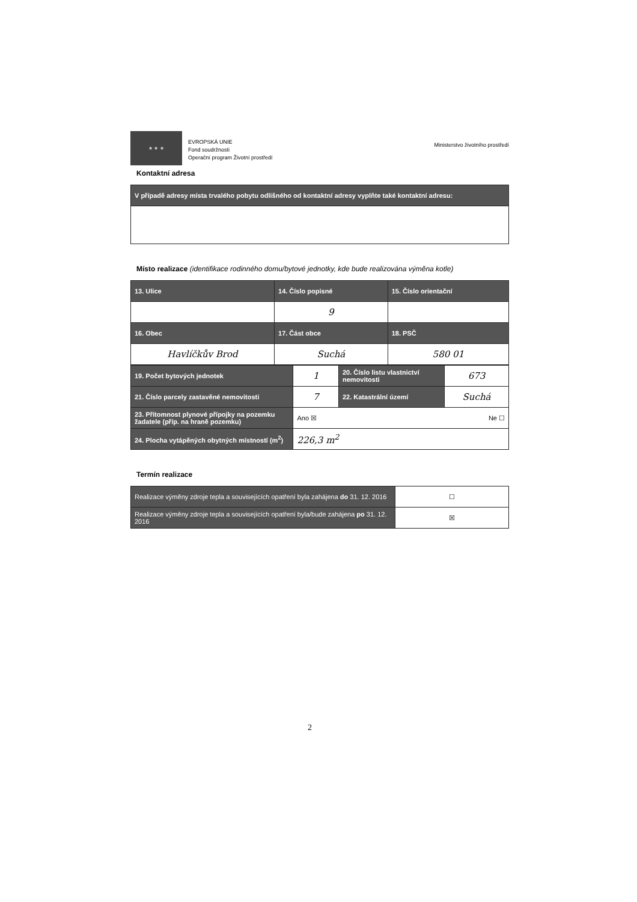★ ★ ★
EVROPSKÁ UNIE
Fond soudržnosti
Operační program Životní prostředí
Ministerstvo životního prostředí
Kontaktní adresa
| V případě adresy místa trvalého pobytu odlišného od kontaktní adresy vyplňte také kontaktní adresu: |
| --- |
Místo realizace (identifikace rodinného domu/bytové jednotky, kde bude realizována výměna kotle)
| 13. Ulice | 14. Číslo popisné | 15. Číslo orientační |
| --- | --- | --- |
| | 9 | |
| 16. Obec | 17. Část obce | 18. PSČ |
| Havlíčkův Brod | Suchá | 580 01 |
| 19. Počet bytových jednotek | 1 | 20. Číslo listu vlastnictví nemovitosti | 673 |
| 21. Číslo parcely zastavěné nemovitosti | 7 | 22. Katastrální území | Suchá |
| 23. Přítomnost plynové přípojky na pozemku žadatele (příp. na hraně pozemku) | Ano ☒ Ne ☐ | | |
| 24. Plocha vytápěných obytných místností (m<sup>2</sup>) | 226,3 m<sup>2</sup> | | |
Termín realizace
| Realizace výměny zdroje tepla a souvisejících opatření byla zahájena do 31. 12. 2016 | ☐ |
| Realizace výměny zdroje tepla a souvisejících opatření byla/bude zahájena po 31. 12. 2016 | ☒ |
2